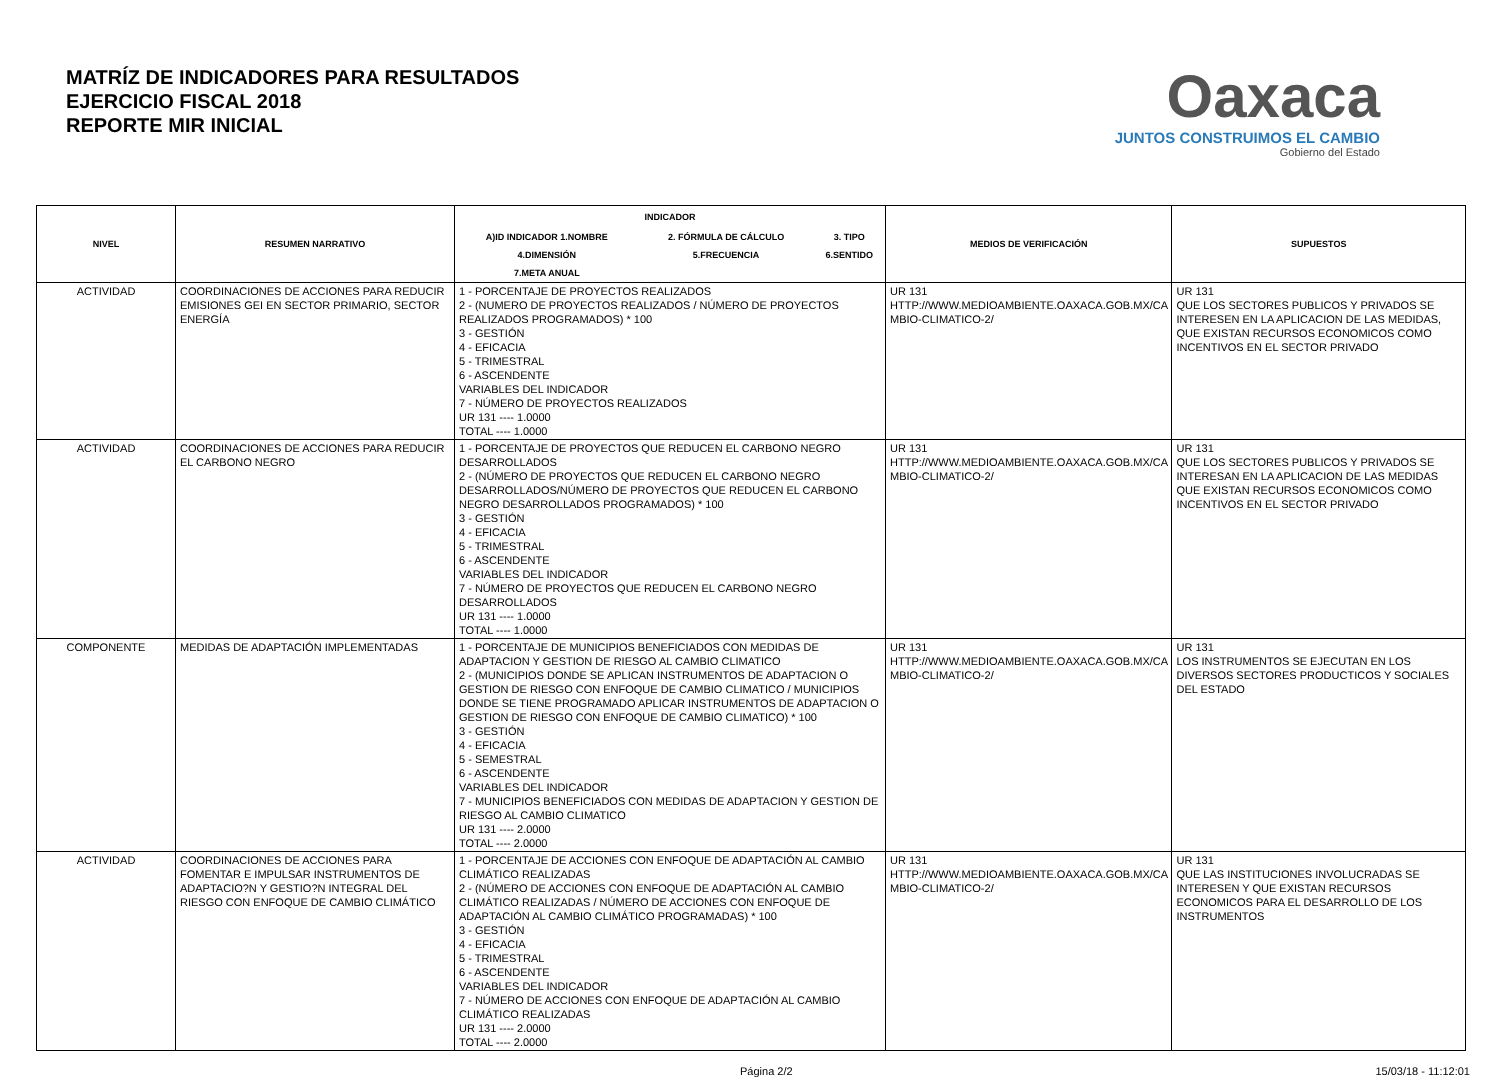MATRÍZ DE INDICADORES PARA RESULTADOS
EJERCICIO FISCAL 2018
REPORTE MIR INICIAL
Oaxaca
JUNTOS CONSTRUIMOS EL CAMBIO
Gobierno del Estado
| NIVEL | RESUMEN NARRATIVO | INDICADOR / A)ID INDICADOR 1.NOMBRE / 2. FÓRMULA DE CÁLCULO / 3. TIPO / / 4.DIMENSIÓN / 5.FRECUENCIA / 6.SENTIDO / / 7.META ANUAL / / / | MEDIOS DE VERIFICACIÓN | SUPUESTOS |
| --- | --- | --- | --- | --- |
| ACTIVIDAD | COORDINACIONES DE ACCIONES PARA REDUCIR EMISIONES GEI EN SECTOR PRIMARIO, SECTOR ENERGÍA | 1 - PORCENTAJE DE PROYECTOS REALIZADOS 2 - (NUMERO DE PROYECTOS REALIZADOS / NÚMERO DE PROYECTOS REALIZADOS PROGRAMADOS) * 100 3 - GESTIÓN 4 - EFICACIA 5 - TRIMESTRAL 6 - ASCENDENTE VARIABLES DEL INDICADOR 7 - NÚMERO DE PROYECTOS REALIZADOS UR 131 ---- 1.0000 TOTAL ---- 1.0000 | UR 131 HTTP://WWW.MEDIOAMBIENTE.OAXACA.GOB.MX/CA MBIO-CLIMATICO-2/ | UR 131 QUE LOS SECTORES PUBLICOS Y PRIVADOS SE INTERESEN EN LA APLICACION DE LAS MEDIDAS, QUE EXISTAN RECURSOS ECONOMICOS COMO INCENTIVOS EN EL SECTOR PRIVADO |
| ACTIVIDAD | COORDINACIONES DE ACCIONES PARA REDUCIR EL CARBONO NEGRO | 1 - PORCENTAJE DE PROYECTOS QUE REDUCEN EL CARBONO NEGRO DESARROLLADOS 2 - (NÚMERO DE PROYECTOS QUE REDUCEN EL CARBONO NEGRO DESARROLLADOS/NÚMERO DE PROYECTOS QUE REDUCEN EL CARBONO NEGRO DESARROLLADOS PROGRAMADOS) * 100 3 - GESTIÓN 4 - EFICACIA 5 - TRIMESTRAL 6 - ASCENDENTE VARIABLES DEL INDICADOR 7 - NÚMERO DE PROYECTOS QUE REDUCEN EL CARBONO NEGRO DESARROLLADOS UR 131 ---- 1.0000 TOTAL ---- 1.0000 | UR 131 HTTP://WWW.MEDIOAMBIENTE.OAXACA.GOB.MX/CA MBIO-CLIMATICO-2/ | UR 131 QUE LOS SECTORES PUBLICOS Y PRIVADOS SE INTERESAN EN LA APLICACION DE LAS MEDIDAS QUE EXISTAN RECURSOS ECONOMICOS COMO INCENTIVOS EN EL SECTOR PRIVADO |
| COMPONENTE | MEDIDAS DE ADAPTACIÓN IMPLEMENTADAS | 1 - PORCENTAJE DE MUNICIPIOS BENEFICIADOS CON MEDIDAS DE ADAPTACION Y GESTION DE RIESGO AL CAMBIO CLIMATICO 2 - (MUNICIPIOS DONDE SE APLICAN INSTRUMENTOS DE ADAPTACION O GESTION DE RIESGO CON ENFOQUE DE CAMBIO CLIMATICO / MUNICIPIOS DONDE SE TIENE PROGRAMADO APLICAR INSTRUMENTOS DE ADAPTACION O GESTION DE RIESGO CON ENFOQUE DE CAMBIO CLIMATICO) * 100 3 - GESTIÓN 4 - EFICACIA 5 - SEMESTRAL 6 - ASCENDENTE VARIABLES DEL INDICADOR 7 - MUNICIPIOS BENEFICIADOS CON MEDIDAS DE ADAPTACION Y GESTION DE RIESGO AL CAMBIO CLIMATICO UR 131 ---- 2.0000 TOTAL ---- 2.0000 | UR 131 HTTP://WWW.MEDIOAMBIENTE.OAXACA.GOB.MX/CA MBIO-CLIMATICO-2/ | UR 131 LOS INSTRUMENTOS SE EJECUTAN EN LOS DIVERSOS SECTORES PRODUCTICOS Y SOCIALES DEL ESTADO |
| ACTIVIDAD | COORDINACIONES DE ACCIONES PARA FOMENTAR E IMPULSAR INSTRUMENTOS DE ADAPTACIO?N Y GESTIO?N INTEGRAL DEL RIESGO CON ENFOQUE DE CAMBIO CLIMÁTICO | 1 - PORCENTAJE DE ACCIONES CON ENFOQUE DE ADAPTACIÓN AL CAMBIO CLIMÁTICO REALIZADAS 2 - (NÚMERO DE ACCIONES CON ENFOQUE DE ADAPTACIÓN AL CAMBIO CLIMÁTICO REALIZADAS / NÚMERO DE ACCIONES CON ENFOQUE DE ADAPTACIÓN AL CAMBIO CLIMÁTICO PROGRAMADAS) * 100 3 - GESTIÓN 4 - EFICACIA 5 - TRIMESTRAL 6 - ASCENDENTE VARIABLES DEL INDICADOR 7 - NÚMERO DE ACCIONES CON ENFOQUE DE ADAPTACIÓN AL CAMBIO CLIMÁTICO REALIZADAS UR 131 ---- 2.0000 TOTAL ---- 2.0000 | UR 131 HTTP://WWW.MEDIOAMBIENTE.OAXACA.GOB.MX/CA MBIO-CLIMATICO-2/ | UR 131 QUE LAS INSTITUCIONES INVOLUCRADAS SE INTERESEN Y QUE EXISTAN RECURSOS ECONOMICOS PARA EL DESARROLLO DE LOS INSTRUMENTOS |
Página 2/2 15/03/18 - 11:12:01